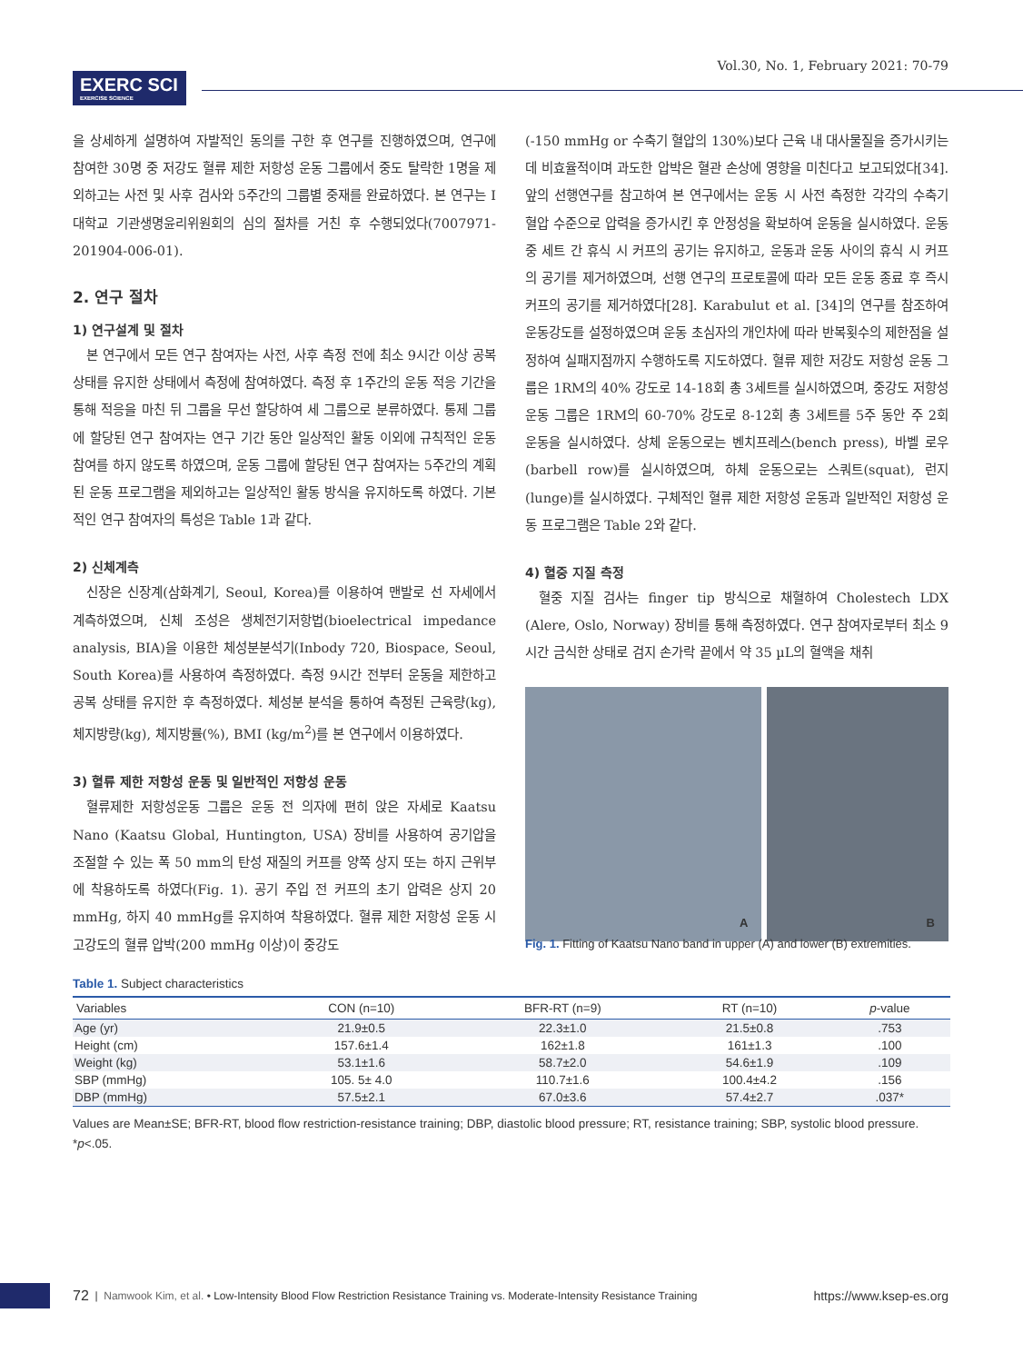EXERC SCI
EXERCISE SCIENCE
Vol.30, No. 1, February 2021: 70-79
을 상세하게 설명하여 자발적인 동의를 구한 후 연구를 진행하였으며, 연구에 참여한 30명 중 저강도 혈류 제한 저항성 운동 그룹에서 중도 탈락한 1명을 제외하고는 사전 및 사후 검사와 5주간의 그룹별 중재를 완료하였다. 본 연구는 I대학교 기관생명윤리위원회의 심의 절차를 거친 후 수행되었다(7007971-201904-006-01).
2. 연구 절차
1) 연구설계 및 절차
본 연구에서 모든 연구 참여자는 사전, 사후 측정 전에 최소 9시간 이상 공복 상태를 유지한 상태에서 측정에 참여하였다. 측정 후 1주간의 운동 적응 기간을 통해 적응을 마친 뒤 그룹을 무선 할당하여 세 그룹으로 분류하였다. 통제 그룹에 할당된 연구 참여자는 연구 기간 동안 일상적인 활동 이외에 규칙적인 운동 참여를 하지 않도록 하였으며, 운동 그룹에 할당된 연구 참여자는 5주간의 계획된 운동 프로그램을 제외하고는 일상적인 활동 방식을 유지하도록 하였다. 기본적인 연구 참여자의 특성은 Table 1과 같다.
2) 신체계측
신장은 신장계(삼화계기, Seoul, Korea)를 이용하여 맨발로 선 자세에서 계측하였으며, 신체 조성은 생체전기저항법(bioelectrical impedance analysis, BIA)을 이용한 체성분분석기(Inbody 720, Biospace, Seoul, South Korea)를 사용하여 측정하였다. 측정 9시간 전부터 운동을 제한하고 공복 상태를 유지한 후 측정하였다. 체성분 분석을 통하여 측정된 근육량(kg), 체지방량(kg), 체지방률(%), BMI (kg/m<sup>2</sup>)를 본 연구에서 이용하였다.
3) 혈류 제한 저항성 운동 및 일반적인 저항성 운동
혈류제한 저항성운동 그룹은 운동 전 의자에 편히 앉은 자세로 Kaatsu Nano (Kaatsu Global, Huntington, USA) 장비를 사용하여 공기압을 조절할 수 있는 폭 50 mm의 탄성 재질의 커프를 양쪽 상지 또는 하지 근위부에 착용하도록 하였다(Fig. 1). 공기 주입 전 커프의 초기 압력은 상지 20 mmHg, 하지 40 mmHg를 유지하여 착용하였다. 혈류 제한 저항성 운동 시 고강도의 혈류 압박(200 mmHg 이상)이 중강도
(-150 mmHg or 수축기 혈압의 130%)보다 근육 내 대사물질을 증가시키는데 비효율적이며 과도한 압박은 혈관 손상에 영향을 미친다고 보고되었다[34]. 앞의 선행연구를 참고하여 본 연구에서는 운동 시 사전 측정한 각각의 수축기 혈압 수준으로 압력을 증가시킨 후 안정성을 확보하여 운동을 실시하였다. 운동 중 세트 간 휴식 시 커프의 공기는 유지하고, 운동과 운동 사이의 휴식 시 커프의 공기를 제거하였으며, 선행 연구의 프로토콜에 따라 모든 운동 종료 후 즉시 커프의 공기를 제거하였다[28]. Karabulut et al. [34]의 연구를 참조하여 운동강도를 설정하였으며 운동 초심자의 개인차에 따라 반복횟수의 제한점을 설정하여 실패지점까지 수행하도록 지도하였다. 혈류 제한 저강도 저항성 운동 그룹은 1RM의 40% 강도로 14-18회 총 3세트를 실시하였으며, 중강도 저항성 운동 그룹은 1RM의 60-70% 강도로 8-12회 총 3세트를 5주 동안 주 2회 운동을 실시하였다. 상체 운동으로는 벤치프레스(bench press), 바벨 로우(barbell row)를 실시하였으며, 하체 운동으로는 스쿼트(squat), 런지(lunge)를 실시하였다. 구체적인 혈류 제한 저항성 운동과 일반적인 저항성 운동 프로그램은 Table 2와 같다.
4) 혈중 지질 측정
혈중 지질 검사는 finger tip 방식으로 채혈하여 Cholestech LDX (Alere, Oslo, Norway) 장비를 통해 측정하였다. 연구 참여자로부터 최소 9시간 금식한 상태로 검지 손가락 끝에서 약 35 µL의 혈액을 채취
A B
Fig. 1. Fitting of Kaatsu Nano band in upper (A) and lower (B) extremities.
Table 1. Subject characteristics
| Variables | CON (n=10) | BFR-RT (n=9) | RT (n=10) | p -value |
| --- | --- | --- | --- | --- |
| Age (yr) | 21.9±0.5 | 22.3±1.0 | 21.5±0.8 | .753 |
| Height (cm) | 157.6±1.4 | 162±1.8 | 161±1.3 | .100 |
| Weight (kg) | 53.1±1.6 | 58.7±2.0 | 54.6±1.9 | .109 |
| SBP (mmHg) | 105. 5± 4.0 | 110.7±1.6 | 100.4±4.2 | .156 |
| DBP (mmHg) | 57.5±2.1 | 67.0±3.6 | 57.4±2.7 | .037* |
Values are Mean±SE; BFR-RT, blood flow restriction-resistance training; DBP, diastolic blood pressure; RT, resistance training; SBP, systolic blood pressure.
*p<.05.
72 | Namwook Kim, et al. • Low-Intensity Blood Flow Restriction Resistance Training vs. Moderate-Intensity Resistance Training https://www.ksep-es.org